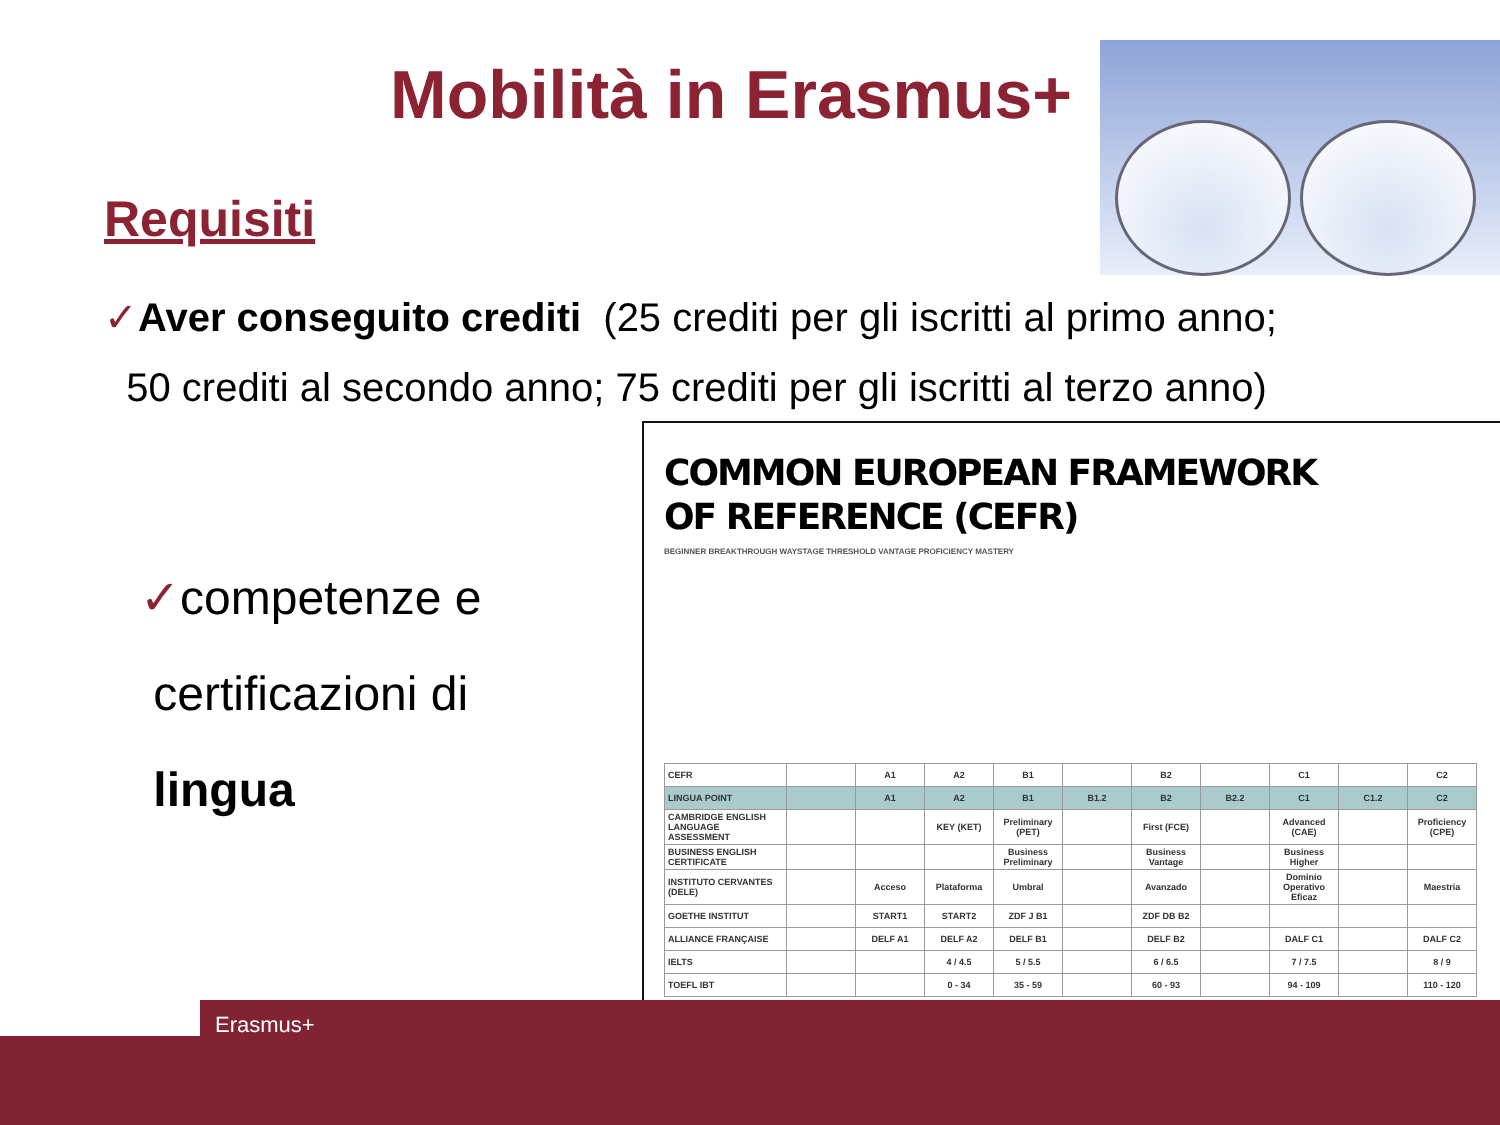Mobilità in Erasmus+
Requisiti
✓Aver conseguito crediti (25 crediti per gli iscritti al primo anno;
50 crediti al secondo anno; 75 crediti per gli iscritti al terzo anno)
✓competenze e
certificazioni di
lingua
COMMON EUROPEAN FRAMEWORK
OF REFERENCE (CEFR)
BEGINNER BREAKTHROUGH WAYSTAGE THRESHOLD VANTAGE PROFICIENCY MASTERY
| CEFR | | A1 | A2 | B1 | | B2 | | C1 | | C2 |
| LINGUA POINT | | A1 | A2 | B1 | B1.2 | B2 | B2.2 | C1 | C1.2 | C2 |
| CAMBRIDGE ENGLISH LANGUAGE ASSESSMENT | | | KEY (KET) | Preliminary (PET) | | First (FCE) | | Advanced (CAE) | | Proficiency (CPE) |
| BUSINESS ENGLISH CERTIFICATE | | | | Business Preliminary | | Business Vantage | | Business Higher | | |
| INSTITUTO CERVANTES (DELE) | | Acceso | Plataforma | Umbral | | Avanzado | | Dominio Operativo Eficaz | | Maestria |
| GOETHE INSTITUT | | START1 | START2 | ZDF J B1 | | ZDF DB B2 | | | | |
| ALLIANCE FRANÇAISE | | DELF A1 | DELF A2 | DELF B1 | | DELF B2 | | DALF C1 | | DALF C2 |
| IELTS | | | 4 / 4.5 | 5 / 5.5 | | 6 / 6.5 | | 7 / 7.5 | | 8 / 9 |
| TOEFL IBT | | | 0 - 34 | 35 - 59 | | 60 - 93 | | 94 - 109 | | 110 - 120 |
Erasmus+